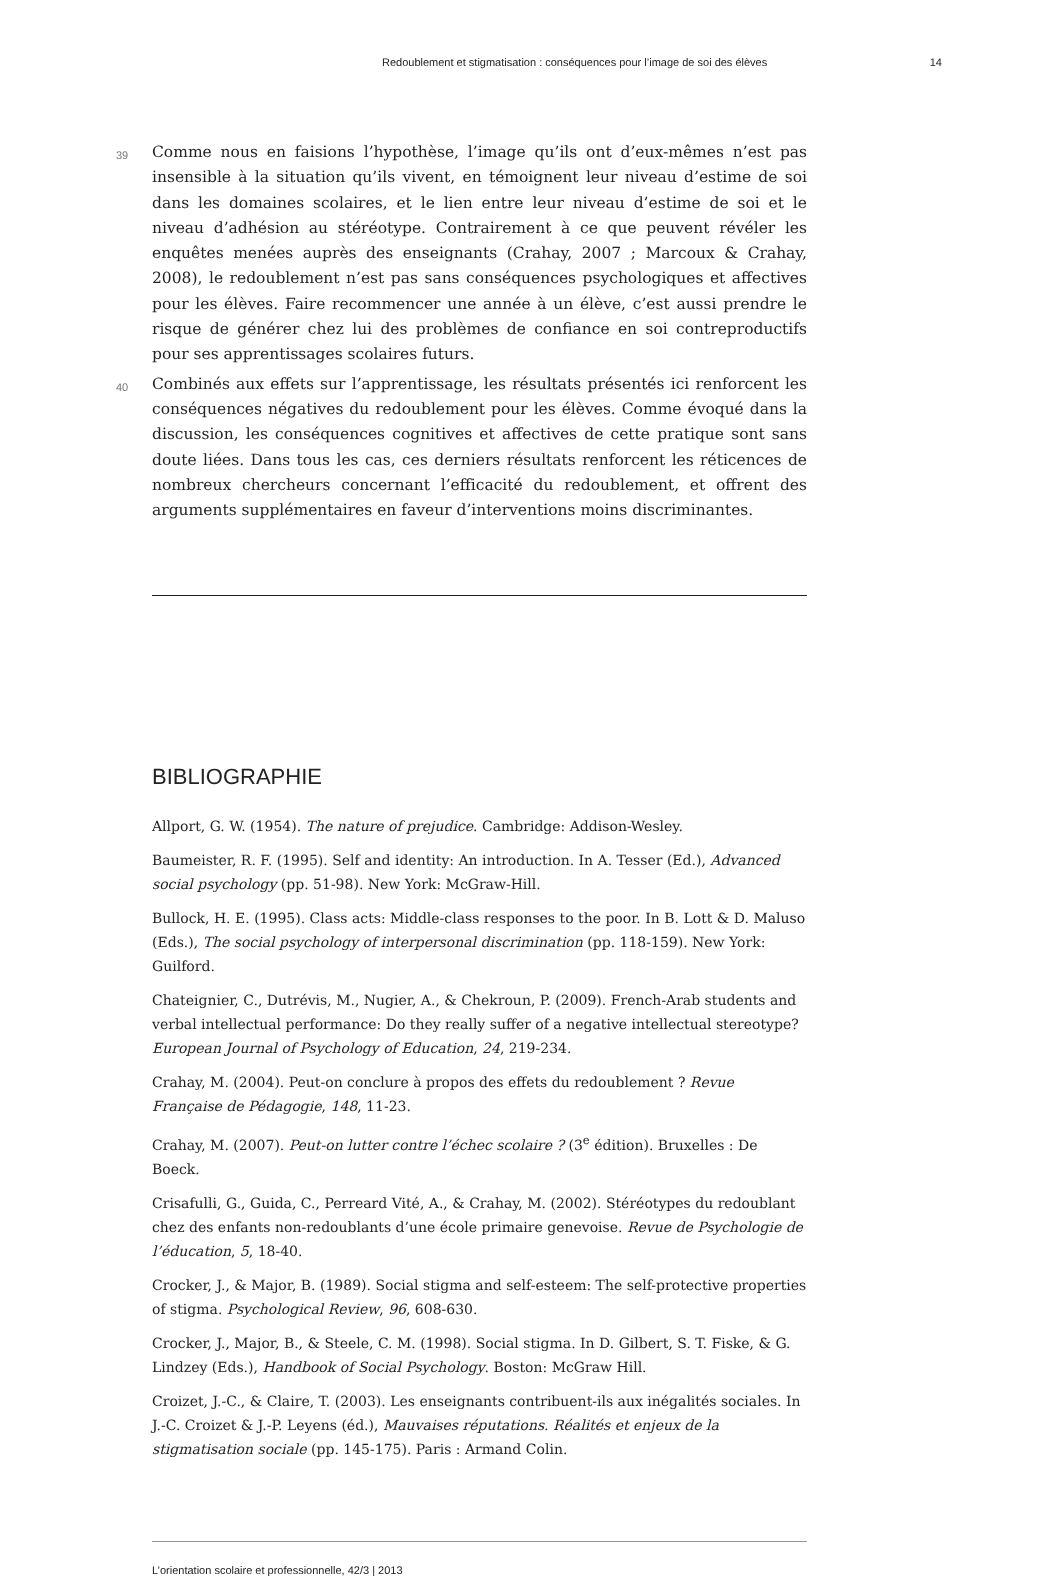Redoublement et stigmatisation : conséquences pour l’image de soi des élèves 14
39
Comme nous en faisions l’hypothèse, l’image qu’ils ont d’eux-mêmes n’est pas insensible à la situation qu’ils vivent, en témoignent leur niveau d’estime de soi dans les domaines scolaires, et le lien entre leur niveau d’estime de soi et le niveau d’adhésion au stéréotype. Contrairement à ce que peuvent révéler les enquêtes menées auprès des enseignants (Crahay, 2007 ; Marcoux & Crahay, 2008), le redoublement n’est pas sans conséquences psychologiques et affectives pour les élèves. Faire recommencer une année à un élève, c’est aussi prendre le risque de générer chez lui des problèmes de confiance en soi contreproductifs pour ses apprentissages scolaires futurs.
40
Combinés aux effets sur l’apprentissage, les résultats présentés ici renforcent les conséquences négatives du redoublement pour les élèves. Comme évoqué dans la discussion, les conséquences cognitives et affectives de cette pratique sont sans doute liées. Dans tous les cas, ces derniers résultats renforcent les réticences de nombreux chercheurs concernant l’efficacité du redoublement, et offrent des arguments supplémentaires en faveur d’interventions moins discriminantes.
BIBLIOGRAPHIE
Allport, G. W. (1954). The nature of prejudice. Cambridge: Addison-Wesley.
Baumeister, R. F. (1995). Self and identity: An introduction. In A. Tesser (Ed.), Advanced social psychology (pp. 51-98). New York: McGraw-Hill.
Bullock, H. E. (1995). Class acts: Middle-class responses to the poor. In B. Lott & D. Maluso (Eds.), The social psychology of interpersonal discrimination (pp. 118-159). New York: Guilford.
Chateignier, C., Dutrévis, M., Nugier, A., & Chekroun, P. (2009). French-Arab students and verbal intellectual performance: Do they really suffer of a negative intellectual stereotype? European Journal of Psychology of Education, 24, 219-234.
Crahay, M. (2004). Peut-on conclure à propos des effets du redoublement ? Revue Française de Pédagogie, 148, 11-23.
Crahay, M. (2007). Peut-on lutter contre l’échec scolaire ? (3<sup>e</sup> édition). Bruxelles : De Boeck.
Crisafulli, G., Guida, C., Perreard Vité, A., & Crahay, M. (2002). Stéréotypes du redoublant chez des enfants non-redoublants d’une école primaire genevoise. Revue de Psychologie de l’éducation, 5, 18-40.
Crocker, J., & Major, B. (1989). Social stigma and self-esteem: The self-protective properties of stigma. Psychological Review, 96, 608-630.
Crocker, J., Major, B., & Steele, C. M. (1998). Social stigma. In D. Gilbert, S. T. Fiske, & G. Lindzey (Eds.), Handbook of Social Psychology. Boston: McGraw Hill.
Croizet, J.-C., & Claire, T. (2003). Les enseignants contribuent-ils aux inégalités sociales. In J.-C. Croizet & J.-P. Leyens (éd.), Mauvaises réputations. Réalités et enjeux de la stigmatisation sociale (pp. 145-175). Paris : Armand Colin.
L’orientation scolaire et professionnelle, 42/3 | 2013